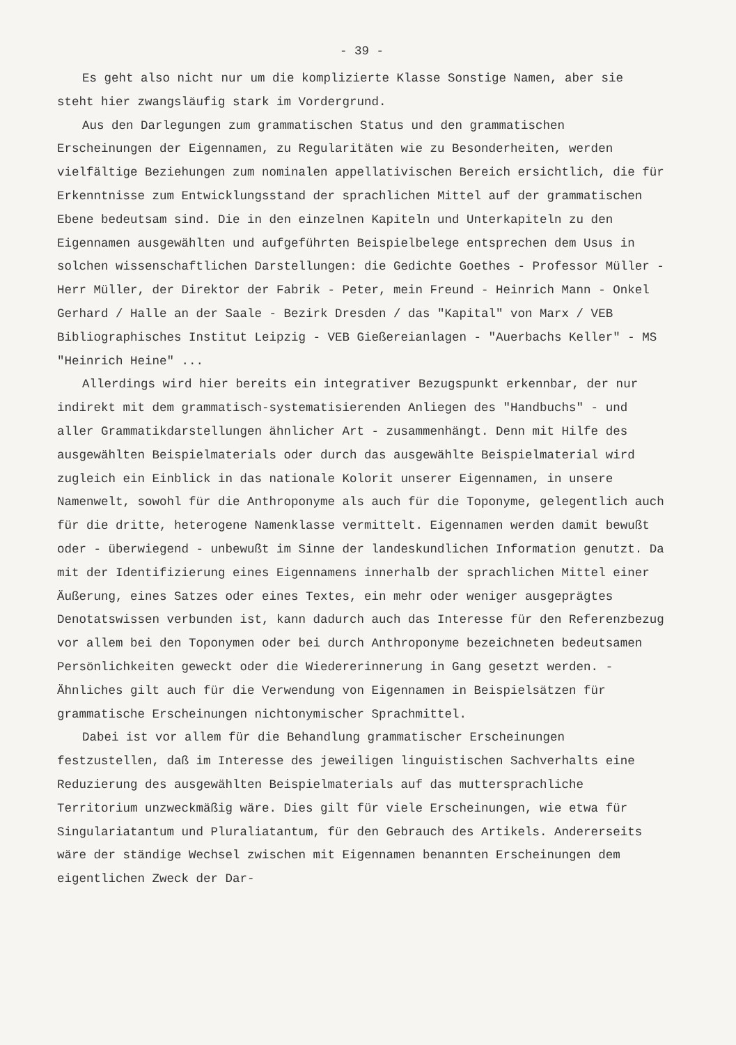- 39 -
Es geht also nicht nur um die komplizierte Klasse Sonstige Namen, aber sie steht hier zwangsläufig stark im Vordergrund.
Aus den Darlegungen zum grammatischen Status und den grammatischen Erscheinungen der Eigennamen, zu Regularitäten wie zu Besonderheiten, werden vielfältige Beziehungen zum nominalen appellativischen Bereich ersichtlich, die für Erkenntnisse zum Entwicklungsstand der sprachlichen Mittel auf der grammatischen Ebene bedeutsam sind. Die in den einzelnen Kapiteln und Unterkapiteln zu den Eigennamen ausgewählten und aufgeführten Beispielbelege entsprechen dem Usus in solchen wissenschaftlichen Darstellungen: die Gedichte Goethes - Professor Müller - Herr Müller, der Direktor der Fabrik - Peter, mein Freund - Heinrich Mann - Onkel Gerhard / Halle an der Saale - Bezirk Dresden / das "Kapital" von Marx / VEB Bibliographisches Institut Leipzig - VEB Gießereianlagen - "Auerbachs Keller" - MS "Heinrich Heine" ...
Allerdings wird hier bereits ein integrativer Bezugspunkt erkennbar, der nur indirekt mit dem grammatisch-systematisierenden Anliegen des "Handbuchs" - und aller Grammatikdarstellungen ähnlicher Art - zusammenhängt. Denn mit Hilfe des ausgewählten Beispielmaterials oder durch das ausgewählte Beispielmaterial wird zugleich ein Einblick in das nationale Kolorit unserer Eigennamen, in unsere Namenwelt, sowohl für die Anthroponyme als auch für die Toponyme, gelegentlich auch für die dritte, heterogene Namenklasse vermittelt. Eigennamen werden damit bewußt oder - überwiegend - unbewußt im Sinne der landeskundlichen Information genutzt. Da mit der Identifizierung eines Eigennamens innerhalb der sprachlichen Mittel einer Äußerung, eines Satzes oder eines Textes, ein mehr oder weniger ausgeprägtes Denotatswissen verbunden ist, kann dadurch auch das Interesse für den Referenzbezug vor allem bei den Toponymen oder bei durch Anthroponyme bezeichneten bedeutsamen Persönlichkeiten geweckt oder die Wiedererinnerung in Gang gesetzt werden. - Ähnliches gilt auch für die Verwendung von Eigennamen in Beispielsätzen für grammatische Erscheinungen nichtonymischer Sprachmittel.
Dabei ist vor allem für die Behandlung grammatischer Erscheinungen festzustellen, daß im Interesse des jeweiligen linguistischen Sachverhalts eine Reduzierung des ausgewählten Beispielmaterials auf das muttersprachliche Territorium unzweckmäßig wäre. Dies gilt für viele Erscheinungen, wie etwa für Singulariatantum und Pluraliatantum, für den Gebrauch des Artikels. Andererseits wäre der ständige Wechsel zwischen mit Eigennamen benannten Erscheinungen dem eigentlichen Zweck der Dar-